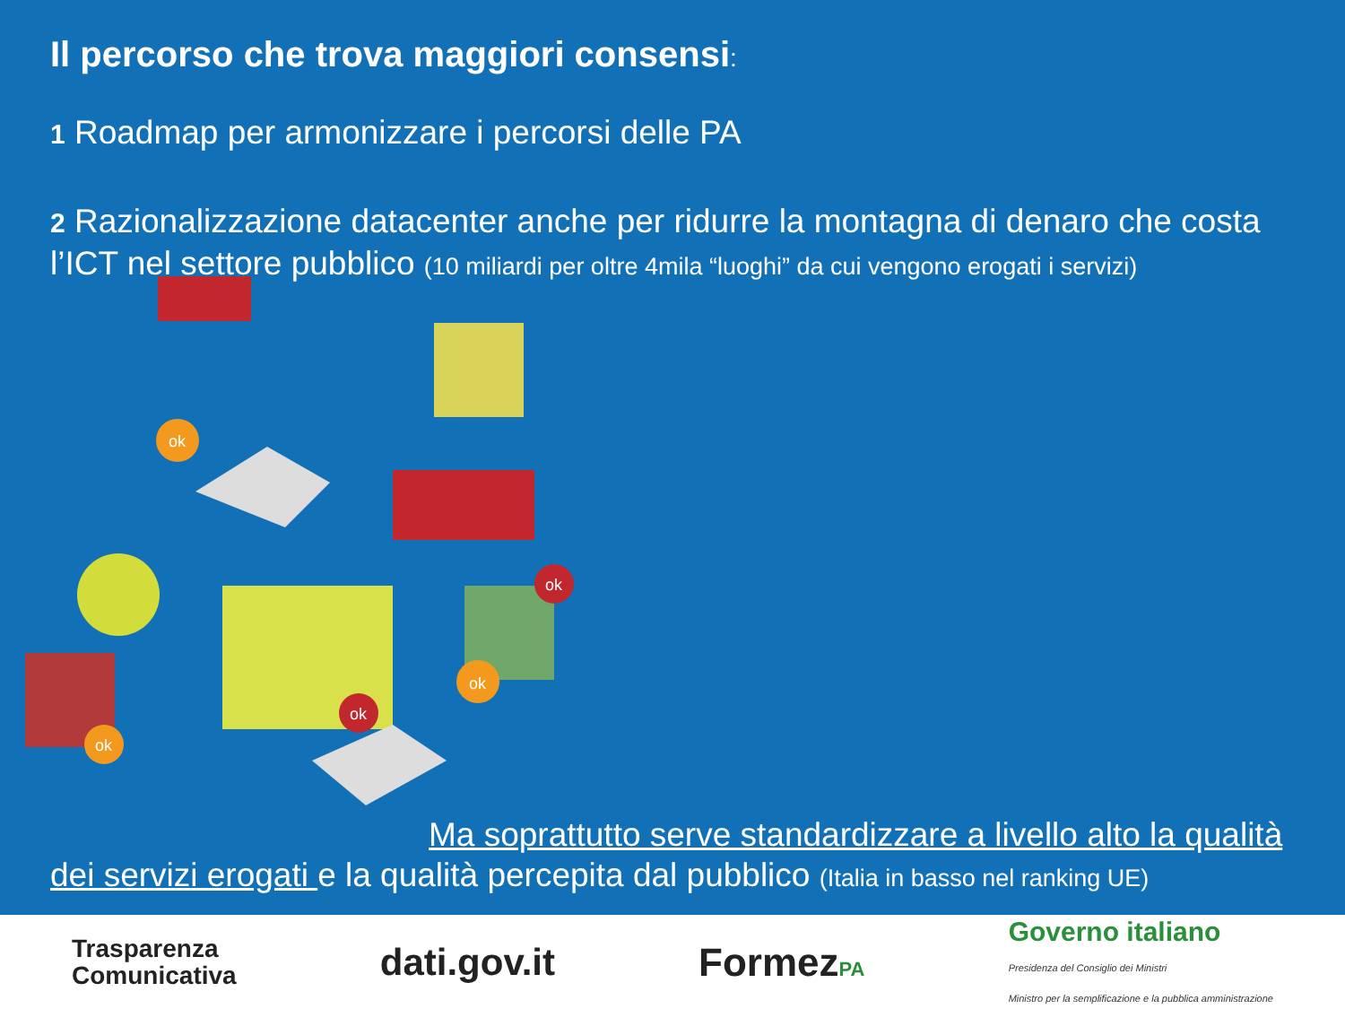Il percorso che trova maggiori consensi:
1 Roadmap per armonizzare i percorsi delle PA
2 Razionalizzazione datacenter anche per ridurre la montagna di denaro che costa l’ICT nel settore pubblico (10 miliardi per oltre 4mila “luoghi” da cui vengono erogati i servizi)
ok
ok
ok
ok
ok
Ma soprattutto serve standardizzare a livello alto la qualità dei servizi erogati e la qualità percepita dal pubblico (Italia in basso nel ranking UE)
Trasparenza
Comunicativa
dati.gov.it FormezPA
Governo italiano
Presidenza del Consiglio dei Ministri
Ministro per la semplificazione e la pubblica amministrazione